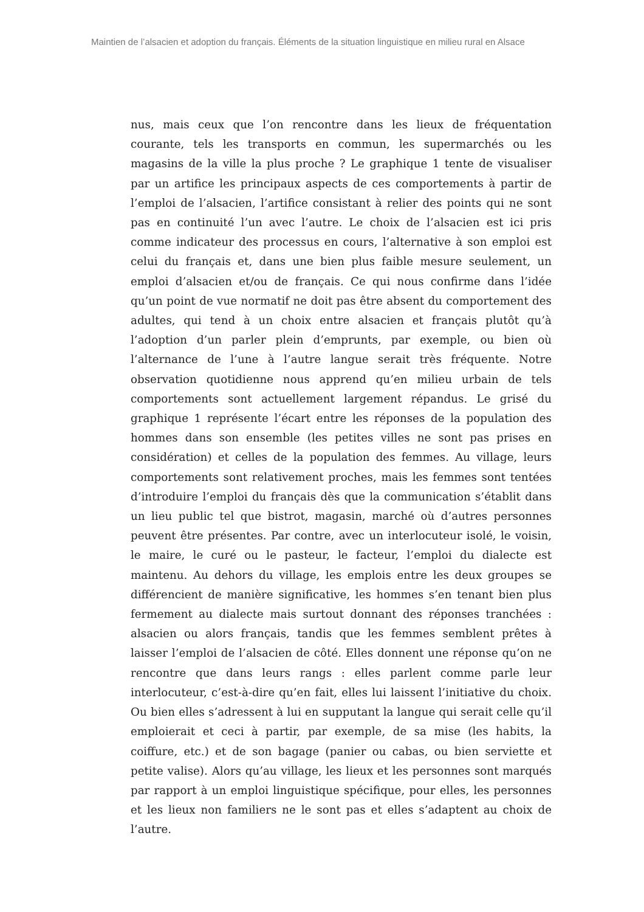Maintien de l’alsacien et adoption du français. Éléments de la situation linguistique en milieu rural en Alsace
nus, mais ceux que l’on rencontre dans les lieux de fréquentation courante, tels les transports en commun, les supermarchés ou les magasins de la ville la plus proche ? Le graphique 1 tente de visualiser par un artifice les principaux aspects de ces comportements à partir de l’emploi de l’alsacien, l’artifice consistant à relier des points qui ne sont pas en continuité l’un avec l’autre. Le choix de l’alsacien est ici pris comme indicateur des processus en cours, l’alternative à son emploi est celui du français et, dans une bien plus faible mesure seulement, un emploi d’alsacien et/ou de français. Ce qui nous confirme dans l’idée qu’un point de vue normatif ne doit pas être absent du comportement des adultes, qui tend à un choix entre alsacien et français plutôt qu’à l’adoption d’un parler plein d’emprunts, par exemple, ou bien où l’alternance de l’une à l’autre langue serait très fréquente. Notre observation quotidienne nous apprend qu’en milieu urbain de tels comportements sont actuellement largement répandus. Le grisé du graphique 1 représente l’écart entre les réponses de la population des hommes dans son ensemble (les petites villes ne sont pas prises en considération) et celles de la population des femmes. Au village, leurs comportements sont relativement proches, mais les femmes sont tentées d’introduire l’emploi du français dès que la communication s’établit dans un lieu public tel que bistrot, magasin, marché où d’autres personnes peuvent être présentes. Par contre, avec un interlocuteur isolé, le voisin, le maire, le curé ou le pasteur, le facteur, l’emploi du dialecte est maintenu. Au dehors du village, les emplois entre les deux groupes se différencient de manière significative, les hommes s’en tenant bien plus fermement au dialecte mais surtout donnant des réponses tranchées : alsacien ou alors français, tandis que les femmes semblent prêtes à laisser l’emploi de l’alsacien de côté. Elles donnent une réponse qu’on ne rencontre que dans leurs rangs : elles parlent comme parle leur interlocuteur, c’est-à-dire qu’en fait, elles lui laissent l’initiative du choix. Ou bien elles s’adressent à lui en supputant la langue qui serait celle qu’il emploierait et ceci à partir, par exemple, de sa mise (les habits, la coiffure, etc.) et de son bagage (panier ou cabas, ou bien serviette et petite valise). Alors qu’au village, les lieux et les personnes sont marqués par rapport à un emploi linguistique spécifique, pour elles, les personnes et les lieux non familiers ne le sont pas et elles s’adaptent au choix de l’autre.